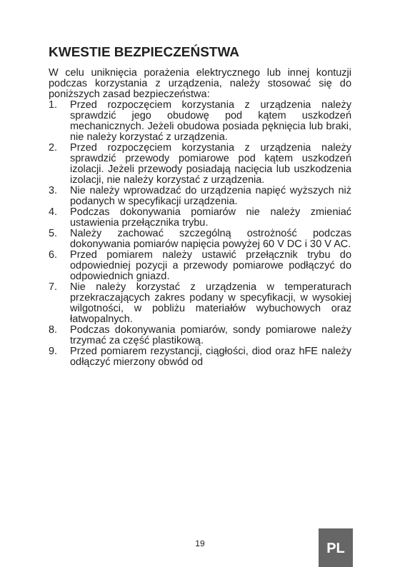KWESTIE BEZPIECZEŃSTWA
W celu uniknięcia porażenia elektrycznego lub innej kontuzji podczas korzystania z urządzenia, należy stosować się do poniższych zasad bezpieczeństwa:
1. Przed rozpoczęciem korzystania z urządzenia należy sprawdzić jego obudowę pod kątem uszkodzeń mechanicznych. Jeżeli obudowa posiada pęknięcia lub braki, nie należy korzystać z urządzenia.
2. Przed rozpoczęciem korzystania z urządzenia należy sprawdzić przewody pomiarowe pod kątem uszkodzeń izolacji. Jeżeli przewody posiadają nacięcia lub uszkodzenia izolacji, nie należy korzystać z urządzenia.
3. Nie należy wprowadzać do urządzenia napięć wyższych niż podanych w specyfikacji urządzenia.
4. Podczas dokonywania pomiarów nie należy zmieniać ustawienia przełącznika trybu.
5. Należy zachować szczególną ostrożność podczas dokonywania pomiarów napięcia powyżej 60 V DC i 30 V AC.
6. Przed pomiarem należy ustawić przełącznik trybu do odpowiedniej pozycji a przewody pomiarowe podłączyć do odpowiednich gniazd.
7. Nie należy korzystać z urządzenia w temperaturach przekraczających zakres podany w specyfikacji, w wysokiej wilgotności, w pobliżu materiałów wybuchowych oraz łatwopalnych.
8. Podczas dokonywania pomiarów, sondy pomiarowe należy trzymać za część plastikową.
9. Przed pomiarem rezystancji, ciągłości, diod oraz hFE należy odłączyć mierzony obwód od
19 PL